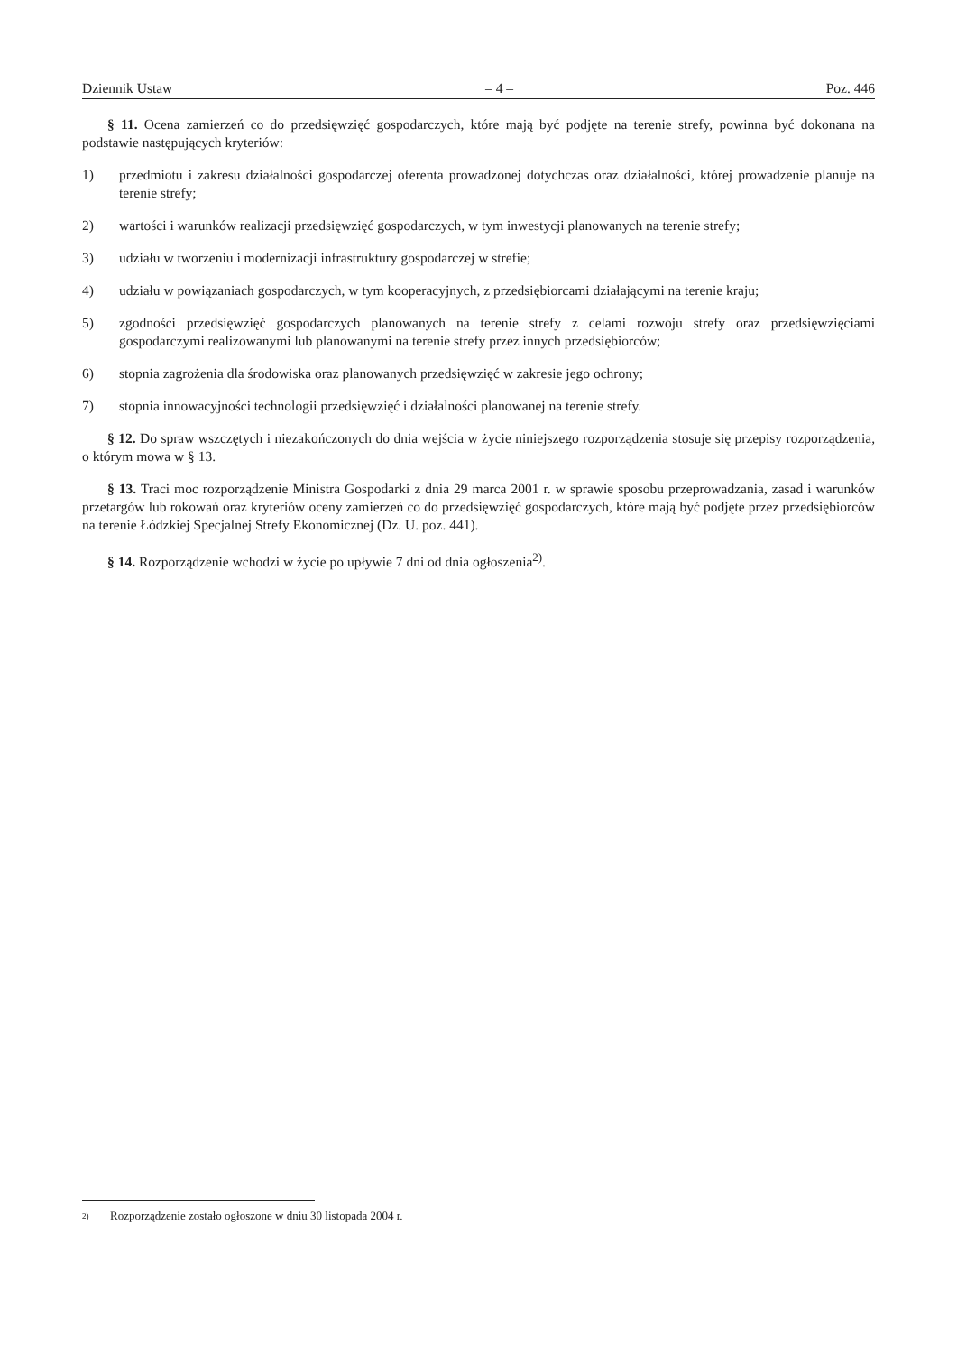Dziennik Ustaw – 4 – Poz. 446
§ 11. Ocena zamierzeń co do przedsięwzięć gospodarczych, które mają być podjęte na terenie strefy, powinna być dokonana na podstawie następujących kryteriów:
1) przedmiotu i zakresu działalności gospodarczej oferenta prowadzonej dotychczas oraz działalności, której prowadzenie planuje na terenie strefy;
2) wartości i warunków realizacji przedsięwzięć gospodarczych, w tym inwestycji planowanych na terenie strefy;
3) udziału w tworzeniu i modernizacji infrastruktury gospodarczej w strefie;
4) udziału w powiązaniach gospodarczych, w tym kooperacyjnych, z przedsiębiorcami działającymi na terenie kraju;
5) zgodności przedsięwzięć gospodarczych planowanych na terenie strefy z celami rozwoju strefy oraz przedsięwzięciami gospodarczymi realizowanymi lub planowanymi na terenie strefy przez innych przedsiębiorców;
6) stopnia zagrożenia dla środowiska oraz planowanych przedsięwzięć w zakresie jego ochrony;
7) stopnia innowacyjności technologii przedsięwzięć i działalności planowanej na terenie strefy.
§ 12. Do spraw wszczętych i niezakończonych do dnia wejścia w życie niniejszego rozporządzenia stosuje się przepisy rozporządzenia, o którym mowa w § 13.
§ 13. Traci moc rozporządzenie Ministra Gospodarki z dnia 29 marca 2001 r. w sprawie sposobu przeprowadzania, zasad i warunków przetargów lub rokowań oraz kryteriów oceny zamierzeń co do przedsięwzięć gospodarczych, które mają być podjęte przez przedsiębiorców na terenie Łódzkiej Specjalnej Strefy Ekonomicznej (Dz. U. poz. 441).
§ 14. Rozporządzenie wchodzi w życie po upływie 7 dni od dnia ogłoszenia<sup>2)</sup>.
<sup>2)</sup> Rozporządzenie zostało ogłoszone w dniu 30 listopada 2004 r.